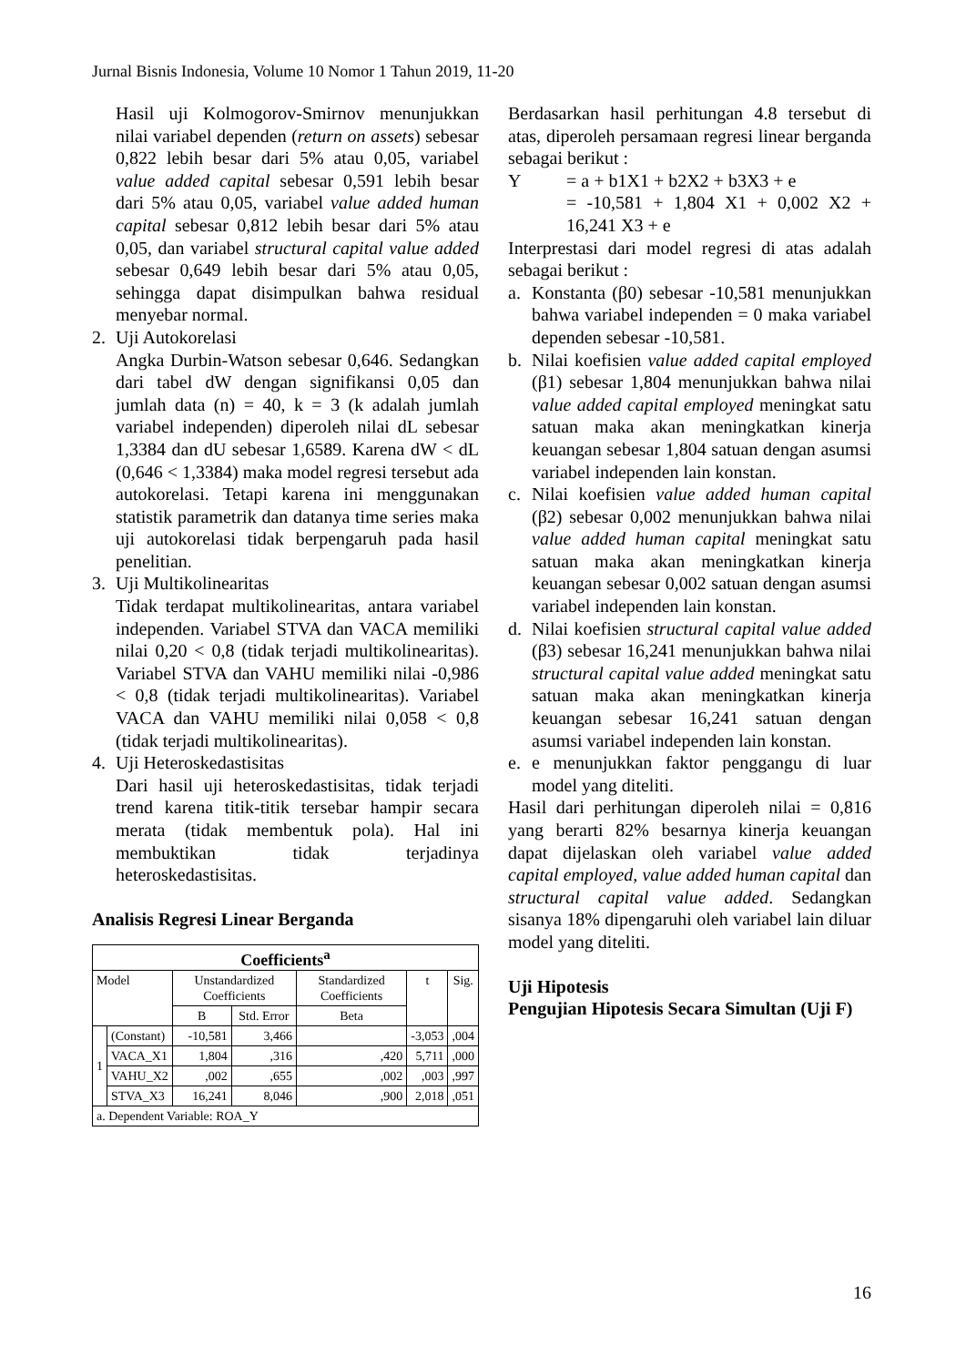Jurnal Bisnis Indonesia, Volume 10 Nomor 1 Tahun 2019, 11-20
Hasil uji Kolmogorov-Smirnov menunjukkan nilai variabel dependen (return on assets) sebesar 0,822 lebih besar dari 5% atau 0,05, variabel value added capital sebesar 0,591 lebih besar dari 5% atau 0,05, variabel value added human capital sebesar 0,812 lebih besar dari 5% atau 0,05, dan variabel structural capital value added sebesar 0,649 lebih besar dari 5% atau 0,05, sehingga dapat disimpulkan bahwa residual menyebar normal.
2. Uji Autokorelasi
Angka Durbin-Watson sebesar 0,646. Sedangkan dari tabel dW dengan signifikansi 0,05 dan jumlah data (n) = 40, k = 3 (k adalah jumlah variabel independen) diperoleh nilai dL sebesar 1,3384 dan dU sebesar 1,6589. Karena dW < dL (0,646 < 1,3384) maka model regresi tersebut ada autokorelasi. Tetapi karena ini menggunakan statistik parametrik dan datanya time series maka uji autokorelasi tidak berpengaruh pada hasil penelitian.
3. Uji Multikolinearitas
Tidak terdapat multikolinearitas, antara variabel independen. Variabel STVA dan VACA memiliki nilai 0,20 < 0,8 (tidak terjadi multikolinearitas). Variabel STVA dan VAHU memiliki nilai -0,986 < 0,8 (tidak terjadi multikolinearitas). Variabel VACA dan VAHU memiliki nilai 0,058 < 0,8 (tidak terjadi multikolinearitas).
4. Uji Heteroskedastisitas
Dari hasil uji heteroskedastisitas, tidak terjadi trend karena titik-titik tersebar hampir secara merata (tidak membentuk pola). Hal ini membuktikan tidak terjadinya heteroskedastisitas.
Analisis Regresi Linear Berganda
| Coefficients<sup>a</sup> | | | | | | |
| --- | --- | --- | --- | --- | --- | --- |
| Model | | Unstandardized Coefficients | | Standardized Coefficients | t | Sig. |
| | | B | Std. Error | Beta | | |
| 1 | (Constant) | -10,581 | 3,466 | | -3,053 | ,004 |
| | VACA_X1 | 1,804 | ,316 | ,420 | 5,711 | ,000 |
| | VAHU_X2 | ,002 | ,655 | ,002 | ,003 | ,997 |
| | STVA_X3 | 16,241 | 8,046 | ,900 | 2,018 | ,051 |
| a. Dependent Variable: ROA_Y | | | | | | |
Berdasarkan hasil perhitungan 4.8 tersebut di atas, diperoleh persamaan regresi linear berganda sebagai berikut :
Y = a + b1X1 + b2X2 + b3X3 + e
= -10,581 + 1,804 X1 + 0,002 X2 + 16,241 X3 + e
Interprestasi dari model regresi di atas adalah sebagai berikut :
a. Konstanta (β0) sebesar -10,581 menunjukkan bahwa variabel independen = 0 maka variabel dependen sebesar -10,581.
b. Nilai koefisien value added capital employed (β1) sebesar 1,804 menunjukkan bahwa nilai value added capital employed meningkat satu satuan maka akan meningkatkan kinerja keuangan sebesar 1,804 satuan dengan asumsi variabel independen lain konstan.
c. Nilai koefisien value added human capital (β2) sebesar 0,002 menunjukkan bahwa nilai value added human capital meningkat satu satuan maka akan meningkatkan kinerja keuangan sebesar 0,002 satuan dengan asumsi variabel independen lain konstan.
d. Nilai koefisien structural capital value added (β3) sebesar 16,241 menunjukkan bahwa nilai structural capital value added meningkat satu satuan maka akan meningkatkan kinerja keuangan sebesar 16,241 satuan dengan asumsi variabel independen lain konstan.
e. e menunjukkan faktor penggangu di luar model yang diteliti.
Hasil dari perhitungan diperoleh nilai = 0,816 yang berarti 82% besarnya kinerja keuangan dapat dijelaskan oleh variabel value added capital employed, value added human capital dan structural capital value added. Sedangkan sisanya 18% dipengaruhi oleh variabel lain diluar model yang diteliti.
Uji Hipotesis
Pengujian Hipotesis Secara Simultan (Uji F)
16